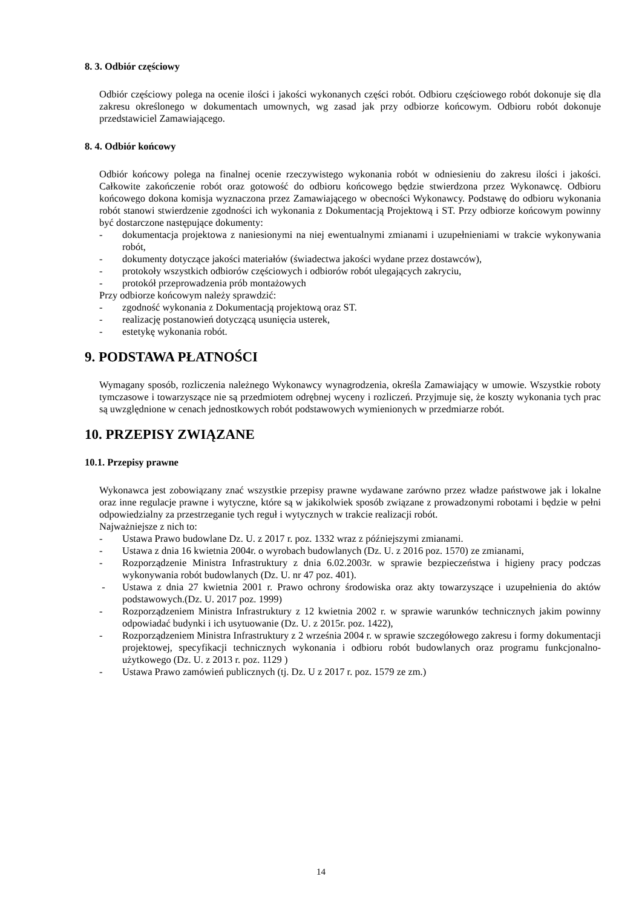8. 3. Odbiór częściowy
Odbiór częściowy polega na ocenie ilości i jakości wykonanych części robót. Odbioru częściowego robót dokonuje się dla zakresu określonego w dokumentach umownych, wg zasad jak przy odbiorze końcowym. Odbioru robót dokonuje przedstawiciel Zamawiającego.
8. 4. Odbiór końcowy
Odbiór końcowy polega na finalnej ocenie rzeczywistego wykonania robót w odniesieniu do zakresu ilości i jakości. Całkowite zakończenie robót oraz gotowość do odbioru końcowego będzie stwierdzona przez Wykonawcę. Odbioru końcowego dokona komisja wyznaczona przez Zamawiającego w obecności Wykonawcy. Podstawę do odbioru wykonania robót stanowi stwierdzenie zgodności ich wykonania z Dokumentacją Projektową i ST. Przy odbiorze końcowym powinny być dostarczone następujące dokumenty:
- dokumentacja projektowa z naniesionymi na niej ewentualnymi zmianami i uzupełnieniami w trakcie wykonywania robót,
- dokumenty dotyczące jakości materiałów (świadectwa jakości wydane przez dostawców),
- protokoły wszystkich odbiorów częściowych i odbiorów robót ulegających zakryciu,
- protokół przeprowadzenia prób montażowych
Przy odbiorze końcowym należy sprawdzić:
- zgodność wykonania z Dokumentacją projektową oraz ST.
- realizację postanowień dotyczącą usunięcia usterek,
- estetykę wykonania robót.
9. PODSTAWA PŁATNOŚCI
Wymagany sposób, rozliczenia należnego Wykonawcy wynagrodzenia, określa Zamawiający w umowie. Wszystkie roboty tymczasowe i towarzyszące nie są przedmiotem odrębnej wyceny i rozliczeń. Przyjmuje się, że koszty wykonania tych prac są uwzględnione w cenach jednostkowych robót podstawowych wymienionych w przedmiarze robót.
10. PRZEPISY ZWIĄZANE
10.1. Przepisy prawne
Wykonawca jest zobowiązany znać wszystkie przepisy prawne wydawane zarówno przez władze państwowe jak i lokalne oraz inne regulacje prawne i wytyczne, które są w jakikolwiek sposób związane z prowadzonymi robotami i będzie w pełni odpowiedzialny za przestrzeganie tych reguł i wytycznych w trakcie realizacji robót.
Najważniejsze z nich to:
- Ustawa Prawo budowlane Dz. U. z 2017 r. poz. 1332 wraz z późniejszymi zmianami.
- Ustawa z dnia 16 kwietnia 2004r. o wyrobach budowlanych (Dz. U. z 2016 poz. 1570) ze zmianami,
- Rozporządzenie Ministra Infrastruktury z dnia 6.02.2003r. w sprawie bezpieczeństwa i higieny pracy podczas wykonywania robót budowlanych (Dz. U. nr 47 poz. 401).
- Ustawa z dnia 27 kwietnia 2001 r. Prawo ochrony środowiska oraz akty towarzyszące i uzupełnienia do aktów podstawowych.(Dz. U. 2017 poz. 1999)
- Rozporządzeniem Ministra Infrastruktury z 12 kwietnia 2002 r. w sprawie warunków technicznych jakim powinny odpowiadać budynki i ich usytuowanie (Dz. U. z 2015r. poz. 1422),
- Rozporządzeniem Ministra Infrastruktury z 2 września 2004 r. w sprawie szczegółowego zakresu i formy dokumentacji projektowej, specyfikacji technicznych wykonania i odbioru robót budowlanych oraz programu funkcjonalno-użytkowego (Dz. U. z 2013 r. poz. 1129 )
- Ustawa Prawo zamówień publicznych (tj. Dz. U z 2017 r. poz. 1579 ze zm.)
14